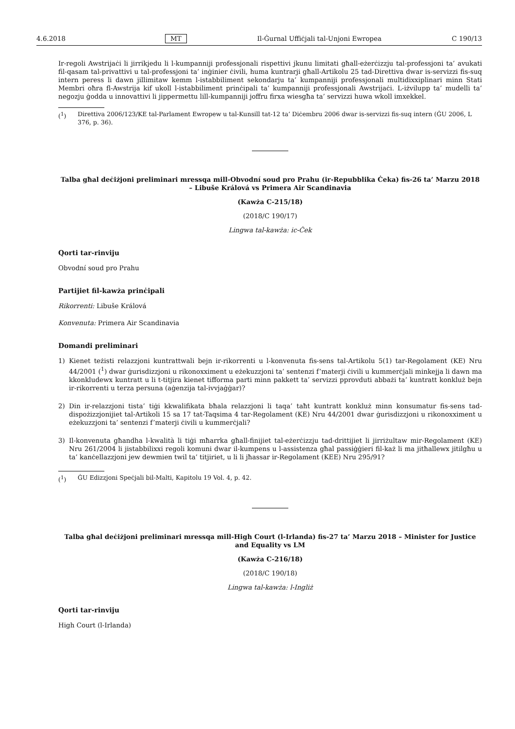4.6.2018 MT Il-Ġurnal Uffiċjali tal-Unjoni Ewropea C 190/13
Ir-regoli Awstrijaċi li jirrikjedu li l-kumpanniji professjonali rispettivi jkunu limitati għall-eżerċizzju tal-professjoni ta’ avukati fil-qasam tal-privattivi u tal-professjoni ta’ inġinier ċivili, huma kuntrarji għall-Artikolu 25 tad-Direttiva dwar is-servizzi fis-suq intern peress li dawn jillimitaw kemm l-istabbiliment sekondarju ta’ kumpanniji professjonali multidixxiplinari minn Stati Membri oħra fl-Awstrija kif ukoll l-istabbiliment prinċipali ta’ kumpanniji professjonali Awstrijaċi. L-iżvilupp ta’ mudelli ta’ negozju ġodda u innovattivi li jippermettu lill-kumpanniji joffru firxa wiesgħa ta’ servizzi huwa wkoll imxekkel.
(<sup>1</sup>) Direttiva 2006/123/KE tal-Parlament Ewropew u tal-Kunsill tat-12 ta’ Diċembru 2006 dwar is-servizzi fis-suq intern (ĠU 2006, L 376, p. 36).
Talba għal deċiżjoni preliminari mressqa mill-Obvodní soud pro Prahu (ir-Repubblika Ċeka) fis-26 ta’ Marzu 2018 – Libuše Králová vs Primera Air Scandinavia
(Kawża C-215/18)
(2018/C 190/17)
Lingwa tal-kawża: ic-Ċek
Qorti tar-rinviju
Obvodní soud pro Prahu
Partijiet fil-kawża prinċipali
Rikorrenti: Libuše Králová
Konvenuta: Primera Air Scandinavia
Domandi preliminari
1) Kienet teżisti relazzjoni kuntrattwali bejn ir-rikorrenti u l-konvenuta fis-sens tal-Artikolu 5(1) tar-Regolament (KE) Nru 44/2001 (<sup>1</sup>) dwar ġurisdizzjoni u rikonoxximent u eżekuzzjoni ta’ sentenzi f’materji ċivili u kummerċjali minkejja li dawn ma kkonkludewx kuntratt u li t-titjira kienet tifforma parti minn pakkett ta’ servizzi pprovduti abbażi ta’ kuntratt konkluż bejn ir-rikorrenti u terza persuna (aġenzija tal-ivvjaġġar)?
2) Din ir-relazzjoni tista’ tiġi kkwalifikata bħala relazzjoni li taqa’ taħt kuntratt konkluż minn konsumatur fis-sens tad-dispożizzjonijiet tal-Artikoli 15 sa 17 tat-Taqsima 4 tar-Regolament (KE) Nru 44/2001 dwar ġurisdizzjoni u rikonoxximent u eżekuzzjoni ta’ sentenzi f’materji ċivili u kummerċjali?
3) Il-konvenuta għandha l-kwalità li tiġi mħarrka għall-finijiet tal-eżerċizzju tad-drittijiet li jirriżultaw mir-Regolament (KE) Nru 261/2004 li jistabbilixxi regoli komuni dwar il-kumpens u l-assistenza għal passiġġieri fil-każ li ma jitħallewx jitilgħu u ta’ kanċellazzjoni jew dewmien twil ta’ titjiriet, u li li jħassar ir-Regolament (KEE) Nru 295/91?
(<sup>1</sup>) ĠU Edizzjoni Speċjali bil-Malti, Kapitolu 19 Vol. 4, p. 42.
Talba għal deċiżjoni preliminari mressqa mill-High Court (l-Irlanda) fis-27 ta’ Marzu 2018 – Minister for Justice and Equality vs LM
(Kawża C-216/18)
(2018/C 190/18)
Lingwa tal-kawża: l-Ingliż
Qorti tar-rinviju
High Court (l-Irlanda)